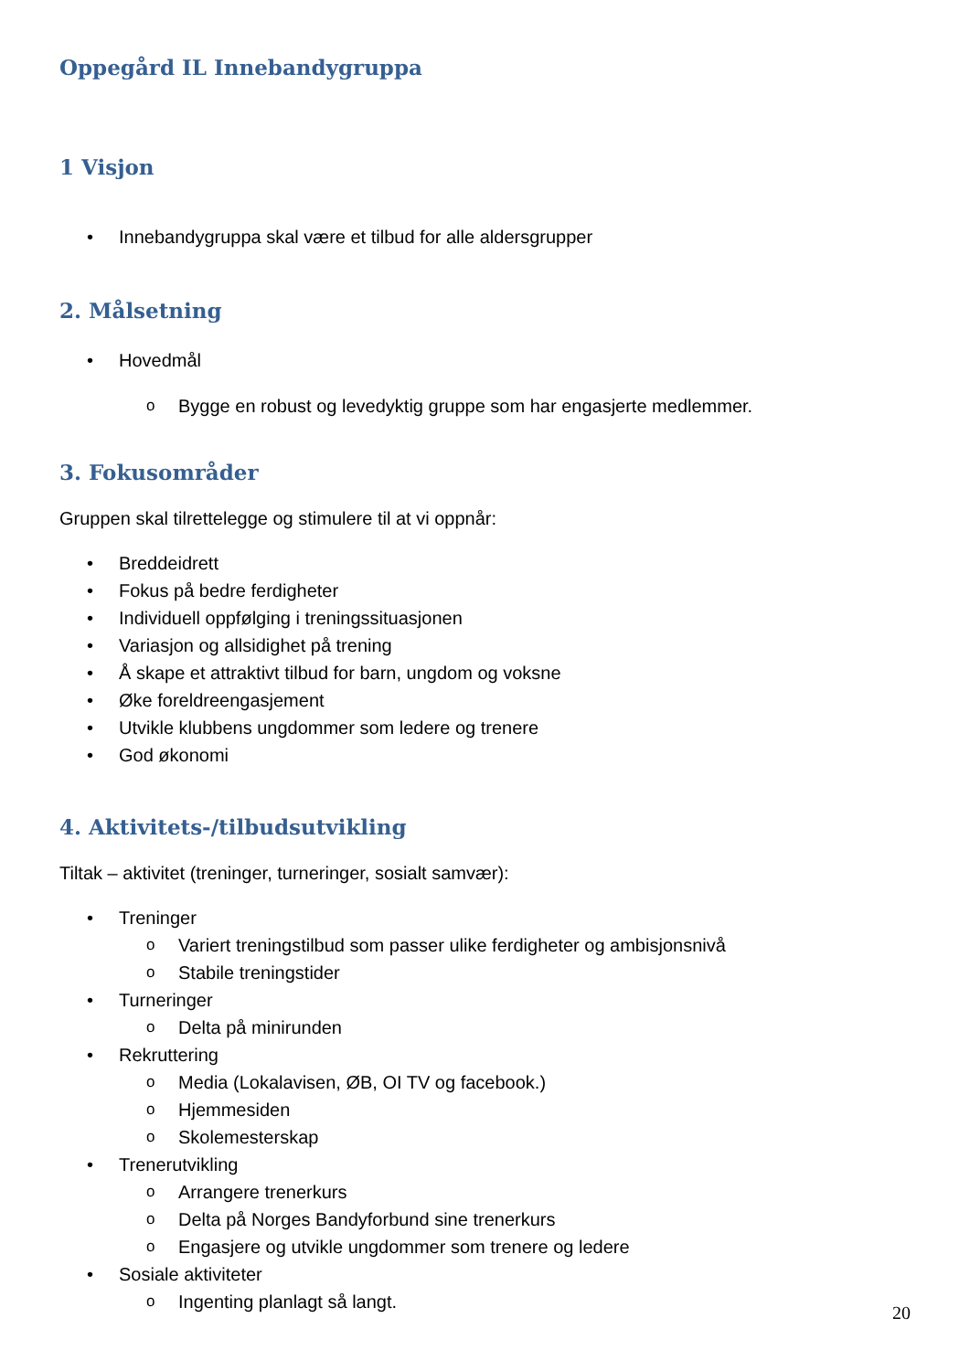Oppegård IL Innebandygruppa
1 Visjon
• Innebandygruppa skal være et tilbud for alle aldersgrupper
2. Målsetning
• Hovedmål
o Bygge en robust og levedyktig gruppe som har engasjerte medlemmer.
3. Fokusområder
Gruppen skal tilrettelegge og stimulere til at vi oppnår:
• Breddeidrett
• Fokus på bedre ferdigheter
• Individuell oppfølging i treningssituasjonen
• Variasjon og allsidighet på trening
• Å skape et attraktivt tilbud for barn, ungdom og voksne
• Øke foreldreengasjement
• Utvikle klubbens ungdommer som ledere og trenere
• God økonomi
4. Aktivitets-/tilbudsutvikling
Tiltak – aktivitet (treninger, turneringer, sosialt samvær):
• Treninger
o Variert treningstilbud som passer ulike ferdigheter og ambisjonsnivå
o Stabile treningstider
• Turneringer
o Delta på minirunden
• Rekruttering
o Media (Lokalavisen, ØB, OI TV og facebook.)
o Hjemmesiden
o Skolemesterskap
• Trenerutvikling
o Arrangere trenerkurs
o Delta på Norges Bandyforbund sine trenerkurs
o Engasjere og utvikle ungdommer som trenere og ledere
• Sosiale aktiviteter
o Ingenting planlagt så langt.
20